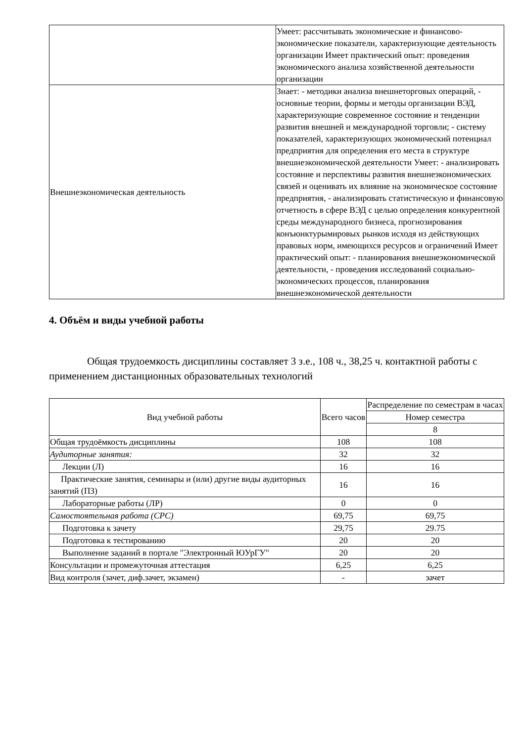| | Умеет: рассчитывать экономические и финансово-экономические показатели, характеризующие деятельность организации Имеет практический опыт: проведения экономического анализа хозяйственной деятельности организации |
| Внешнеэкономическая деятельность | Знает: - методики анализа внешнеторговых операций, - основные теории, формы и методы организации ВЭД, характеризующие современное состояние и тенденции развития внешней и международной торговли; - систему показателей, характеризующих экономический потенциал предприятия для определения его места в структуре внешнеэкономической деятельности Умеет: - анализировать состояние и перспективы развития внешнеэкономических связей и оценивать их влияние на экономическое состояние предприятия, - анализировать статистическую и финансовую отчетность в сфере ВЭД с целью определения конкурентной среды международного бизнеса, прогнозирования конъюнктурымировых рынков исходя из действующих правовых норм, имеющихся ресурсов и ограничений Имеет практический опыт: - планирования внешнеэкономической деятельности, - проведения исследований социально-экономических процессов, планирования внешнеэкономической деятельности |
4. Объём и виды учебной работы
Общая трудоемкость дисциплины составляет 3 з.е., 108 ч., 38,25 ч. контактной работы с применением дистанционных образовательных технологий
| Вид учебной работы | Всего часов | Распределение по семестрам в часах |
| --- | --- | --- |
| | | Номер семестра |
| | | 8 |
| Общая трудоёмкость дисциплины | 108 | 108 |
| Аудиторные занятия: | 32 | 32 |
| Лекции (Л) | 16 | 16 |
| Практические занятия, семинары и (или) другие виды аудиторных занятий (ПЗ) | 16 | 16 |
| Лабораторные работы (ЛР) | 0 | 0 |
| Самостоятельная работа (СРС) | 69,75 | 69,75 |
| Подготовка к зачету | 29,75 | 29.75 |
| Подготовка к тестированию | 20 | 20 |
| Выполнение заданий в портале "Электронный ЮУрГУ" | 20 | 20 |
| Консультации и промежуточная аттестация | 6,25 | 6,25 |
| Вид контроля (зачет, диф.зачет, экзамен) | - | зачет |